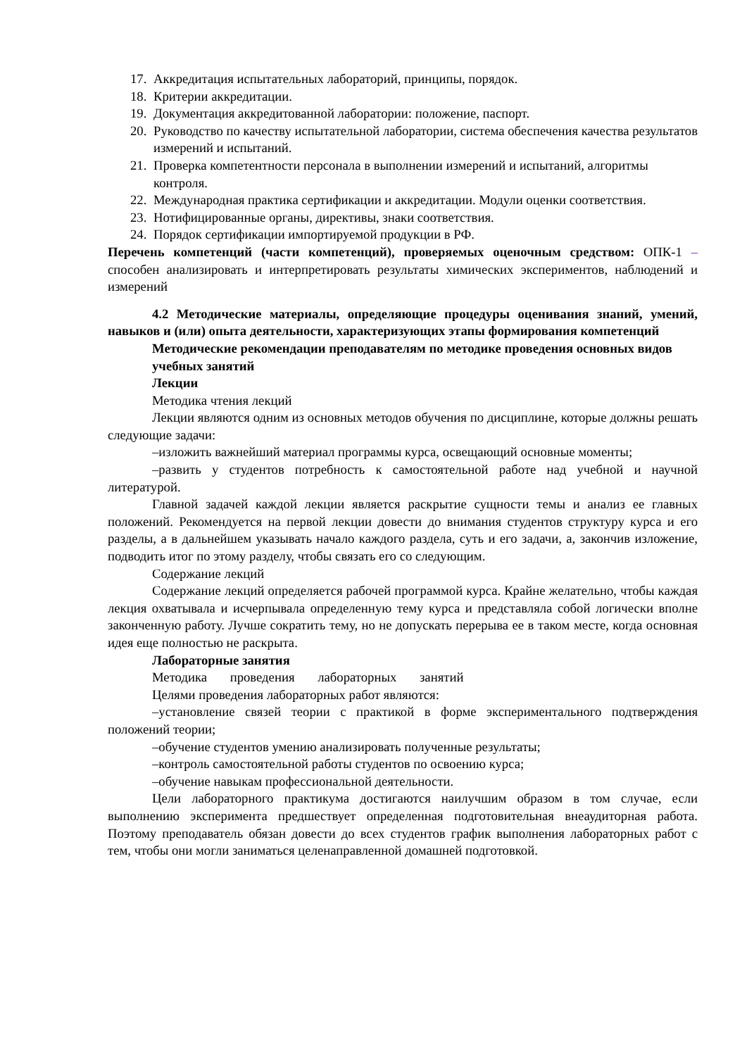17. Аккредитация испытательных лабораторий, принципы, порядок.
18. Критерии аккредитации.
19. Документация аккредитованной лаборатории: положение, паспорт.
20. Руководство по качеству испытательной лаборатории, система обеспечения качества результатов измерений и испытаний.
21. Проверка компетентности персонала в выполнении измерений и испытаний, алгоритмы контроля.
22. Международная практика сертификации и аккредитации. Модули оценки соответствия.
23. Нотифицированные органы, директивы, знаки соответствия.
24. Порядок сертификации импортируемой продукции в РФ.
Перечень компетенций (части компетенций), проверяемых оценочным средством: ОПК-1 – способен анализировать и интерпретировать результаты химических экспериментов, наблюдений и измерений
4.2 Методические материалы, определяющие процедуры оценивания знаний, умений, навыков и (или) опыта деятельности, характеризующих этапы формирования компетенций
Методические рекомендации преподавателям по методике проведения основных видов учебных занятий
Лекции
Методика чтения лекций
Лекции являются одним из основных методов обучения по дисциплине, которые должны решать следующие задачи:
–изложить важнейший материал программы курса, освещающий основные моменты;
–развить у студентов потребность к самостоятельной работе над учебной и научной литературой.
Главной задачей каждой лекции является раскрытие сущности темы и анализ ее главных положений. Рекомендуется на первой лекции довести до внимания студентов структуру курса и его разделы, а в дальнейшем указывать начало каждого раздела, суть и его задачи, а, закончив изложение, подводить итог по этому разделу, чтобы связать его со следующим.
Содержание лекций
Содержание лекций определяется рабочей программой курса. Крайне желательно, чтобы каждая лекция охватывала и исчерпывала определенную тему курса и представляла собой логически вполне законченную работу. Лучше сократить тему, но не допускать перерыва ее в таком месте, когда основная идея еще полностью не раскрыта.
Лабораторные занятия
Методика проведения лабораторных занятий
Целями проведения лабораторных работ являются:
–установление связей теории с практикой в форме экспериментального подтверждения положений теории;
–обучение студентов умению анализировать полученные результаты;
–контроль самостоятельной работы студентов по освоению курса;
–обучение навыкам профессиональной деятельности.
Цели лабораторного практикума достигаются наилучшим образом в том случае, если выполнению эксперимента предшествует определенная подготовительная внеаудиторная работа. Поэтому преподаватель обязан довести до всех студентов график выполнения лабораторных работ с тем, чтобы они могли заниматься целенаправленной домашней подготовкой.